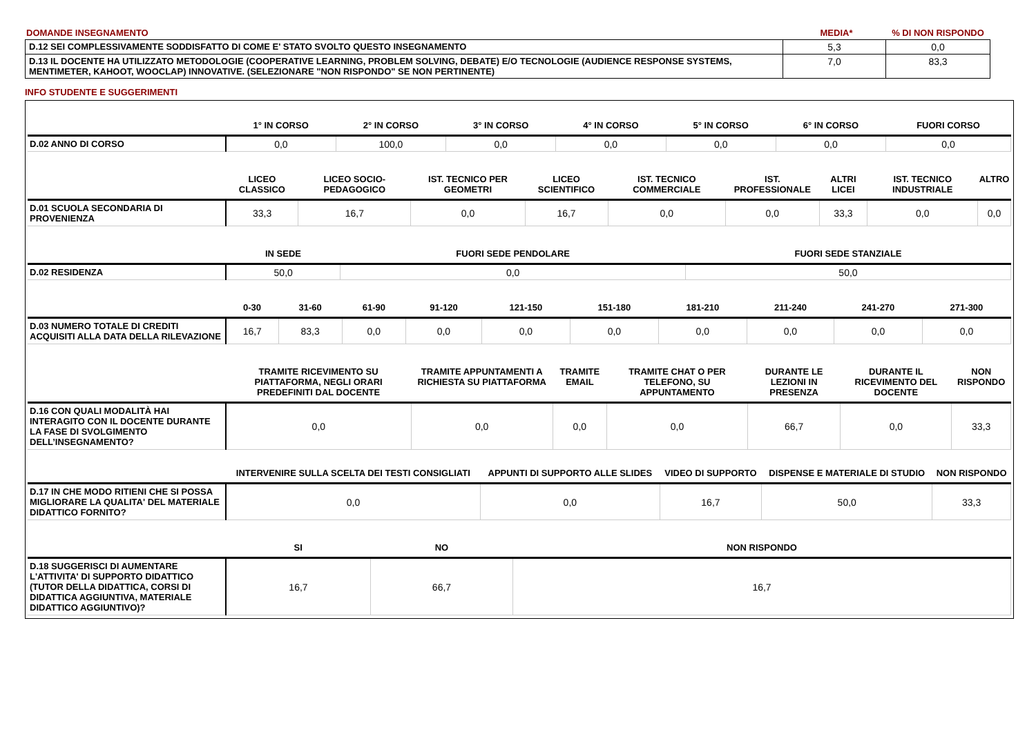| DOMANDE INSEGNAMENTO | MEDIA* | % DI NON RISPONDO |
| D.12 SEI COMPLESSIVAMENTE SODDISFATTO DI COME E' STATO SVOLTO QUESTO INSEGNAMENTO | 5,3 | 0,0 |
| D.13 IL DOCENTE HA UTILIZZATO METODOLOGIE (COOPERATIVE LEARNING, PROBLEM SOLVING, DEBATE) E/O TECNOLOGIE (AUDIENCE RESPONSE SYSTEMS, MENTIMETER, KAHOOT, WOOCLAP) INNOVATIVE. (SELEZIONARE "NON RISPONDO" SE NON PERTINENTE) | 7,0 | 83,3 |
INFO STUDENTE E SUGGERIMENTI
| | 1° IN CORSO | 2° IN CORSO | 3° IN CORSO | 4° IN CORSO | 5° IN CORSO | 6° IN CORSO | FUORI CORSO |
| --- | --- | --- | --- | --- | --- | --- | --- |
| D.02 ANNO DI CORSO | 0,0 | 100,0 | 0,0 | 0,0 | 0,0 | 0,0 | 0,0 |
| | LICEO CLASSICO | LICEO SOCIO-PEDAGOGICO | IST. TECNICO PER GEOMETRI | LICEO SCIENTIFICO | IST. TECNICO COMMERCIALE | IST. PROFESSIONALE | ALTRI LICEI | IST. TECNICO INDUSTRIALE | ALTRO |
| --- | --- | --- | --- | --- | --- | --- | --- | --- | --- |
| D.01 SCUOLA SECONDARIA DI PROVENIENZA | 33,3 | 16,7 | 0,0 | 16,7 | 0,0 | 0,0 | 33,3 | 0,0 | 0,0 |
| | IN SEDE | FUORI SEDE PENDOLARE | FUORI SEDE STANZIALE |
| --- | --- | --- | --- |
| D.02 RESIDENZA | 50,0 | 0,0 | 50,0 |
| | 0-30 | 31-60 | 61-90 | 91-120 | 121-150 | 151-180 | 181-210 | 211-240 | 241-270 | 271-300 |
| --- | --- | --- | --- | --- | --- | --- | --- | --- | --- | --- |
| D.03 NUMERO TOTALE DI CREDITI ACQUISITI ALLA DATA DELLA RILEVAZIONE | 16,7 | 83,3 | 0,0 | 0,0 | 0,0 | 0,0 | 0,0 | 0,0 | 0,0 | 0,0 |
| | TRAMITE RICEVIMENTO SU PIATTAFORMA, NEGLI ORARI PREDEFINITI DAL DOCENTE | TRAMITE APPUNTAMENTI A RICHIESTA SU PIATTAFORMA | TRAMITE EMAIL | TRAMITE CHAT O PER TELEFONO, SU APPUNTAMENTO | DURANTE LE LEZIONI IN PRESENZA | DURANTE IL RICEVIMENTO DEL DOCENTE | NON RISPONDO |
| --- | --- | --- | --- | --- | --- | --- | --- |
| D.16 CON QUALI MODALITÀ HAI INTERAGITO CON IL DOCENTE DURANTE LA FASE DI SVOLGIMENTO DELL’INSEGNAMENTO? | 0,0 | 0,0 | 0,0 | 0,0 | 66,7 | 0,0 | 33,3 |
| | INTERVENIRE SULLA SCELTA DEI TESTI CONSIGLIATI | APPUNTI DI SUPPORTO ALLE SLIDES | VIDEO DI SUPPORTO | DISPENSE E MATERIALE DI STUDIO | NON RISPONDO |
| --- | --- | --- | --- | --- | --- |
| D.17 IN CHE MODO RITIENI CHE SI POSSA MIGLIORARE LA QUALITA' DEL MATERIALE DIDATTICO FORNITO? | 0,0 | 0,0 | 16,7 | 50,0 | 33,3 |
| | SI | NO | NON RISPONDO |
| --- | --- | --- | --- |
| D.18 SUGGERISCI DI AUMENTARE L'ATTIVITA' DI SUPPORTO DIDATTICO (TUTOR DELLA DIDATTICA, CORSI DI DIDATTICA AGGIUNTIVA, MATERIALE DIDATTICO AGGIUNTIVO)? | 16,7 | 66,7 | 16,7 |